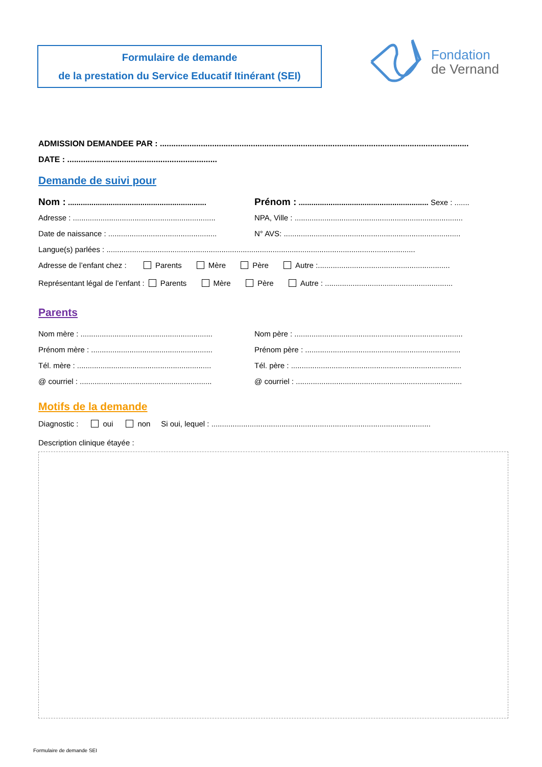Formulaire de demande
de la prestation du Service Educatif Itinérant (SEI)
Fondation
de Vernand
ADMISSION DEMANDEE PAR : ........................................................................................................................................
DATE : ..................................................................
Demande de suivi pour
Nom : ................................................................. Prénom : ............................................................. Sexe : .......
Adresse : ................................................................... NPA, Ville : ...............................................................................
Date de naissance : ................................................... N° AVS: ...................................................................................
Langue(s) parlées : .................................................................................................................................................
Adresse de l’enfant chez : Parents Mère Père Autre :..............................................................
Représentant légal de l’enfant : Parents Mère Père Autre : ............................................................
Parents
Nom mère : .............................................................. Nom père : ...............................................................................
Prénom mère : ......................................................... Prénom père : .........................................................................
Tél. mère : ............................................................... Tél. père : ................................................................................
@ courriel : .............................................................. @ courriel : ..............................................................................
Motifs de la demande
Diagnostic : oui non Si oui, lequel : .......................................................................................................
Description clinique étayée :
Formulaire de demande SEI